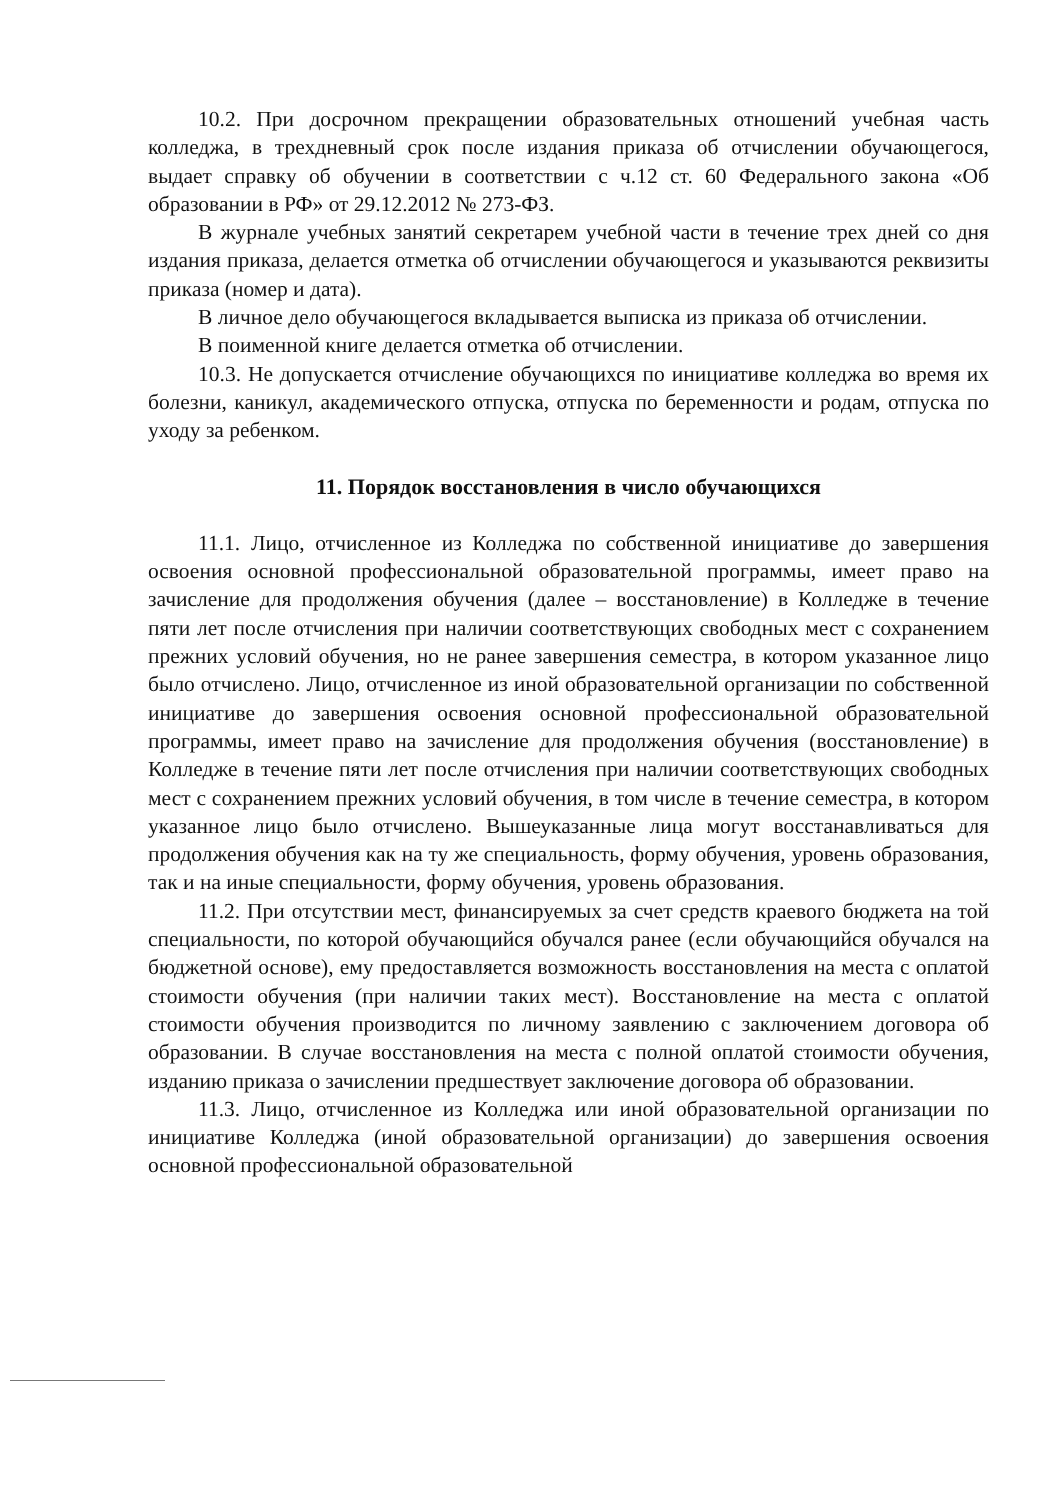10.2. При досрочном прекращении образовательных отношений учебная часть колледжа, в трехдневный срок после издания приказа об отчислении обучающегося, выдает справку об обучении в соответствии с ч.12 ст. 60 Федерального закона «Об образовании в РФ» от 29.12.2012 № 273-ФЗ.
В журнале учебных занятий секретарем учебной части в течение трех дней со дня издания приказа, делается отметка об отчислении обучающегося и указываются реквизиты приказа (номер и дата).
В личное дело обучающегося вкладывается выписка из приказа об отчислении.
В поименной книге делается отметка об отчислении.
10.3. Не допускается отчисление обучающихся по инициативе колледжа во время их болезни, каникул, академического отпуска, отпуска по беременности и родам, отпуска по уходу за ребенком.
11. Порядок восстановления в число обучающихся
11.1. Лицо, отчисленное из Колледжа по собственной инициативе до завершения освоения основной профессиональной образовательной программы, имеет право на зачисление для продолжения обучения (далее – восстановление) в Колледже в течение пяти лет после отчисления при наличии соответствующих свободных мест с сохранением прежних условий обучения, но не ранее завершения семестра, в котором указанное лицо было отчислено. Лицо, отчисленное из иной образовательной организации по собственной инициативе до завершения освоения основной профессиональной образовательной программы, имеет право на зачисление для продолжения обучения (восстановление) в Колледже в течение пяти лет после отчисления при наличии соответствующих свободных мест с сохранением прежних условий обучения, в том числе в течение семестра, в котором указанное лицо было отчислено. Вышеуказанные лица могут восстанавливаться для продолжения обучения как на ту же специальность, форму обучения, уровень образования, так и на иные специальности, форму обучения, уровень образования.
11.2. При отсутствии мест, финансируемых за счет средств краевого бюджета на той специальности, по которой обучающийся обучался ранее (если обучающийся обучался на бюджетной основе), ему предоставляется возможность восстановления на места с оплатой стоимости обучения (при наличии таких мест). Восстановление на места с оплатой стоимости обучения производится по личному заявлению с заключением договора об образовании. В случае восстановления на места с полной оплатой стоимости обучения, изданию приказа о зачислении предшествует заключение договора об образовании.
11.3. Лицо, отчисленное из Колледжа или иной образовательной организации по инициативе Колледжа (иной образовательной организации) до завершения освоения основной профессиональной образовательной